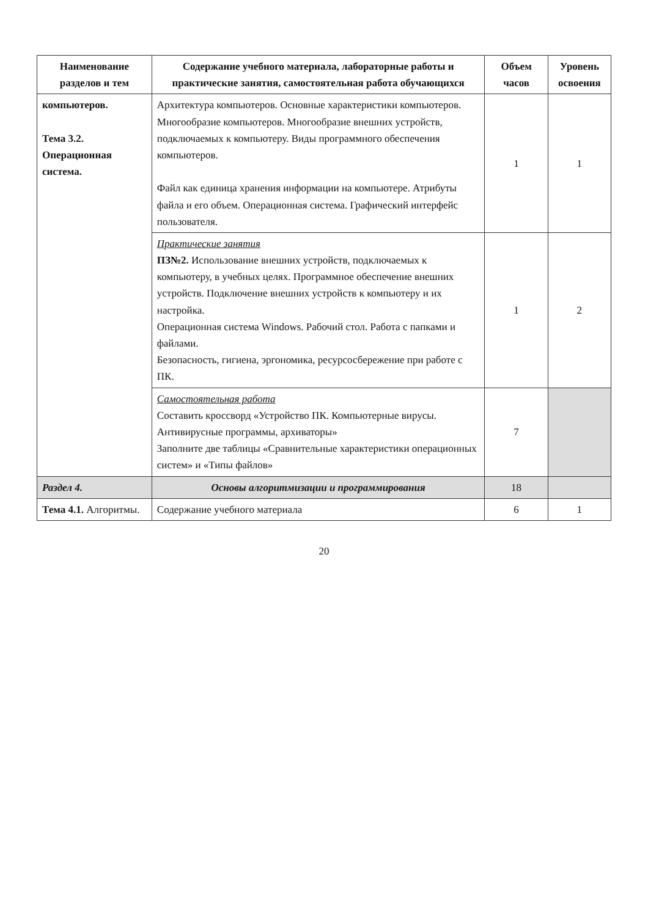| Наименование разделов и тем | Содержание учебного материала, лабораторные работы и практические занятия, самостоятельная работа обучающихся | Объем часов | Уровень освоения |
| --- | --- | --- | --- |
| компьютеров. Тема 3.2. Операционная система. | Архитектура компьютеров. Основные характеристики компьютеров. Многообразие компьютеров. Многообразие внешних устройств, подключаемых к компьютеру. Виды программного обеспечения компьютеров. Файл как единица хранения информации на компьютере. Атрибуты файла и его объем. Операционная система. Графический интерфейс пользователя. | 1 | 1 |
| | Практические занятия ПЗ№2. Использование внешних устройств, подключаемых к компьютеру, в учебных целях. Программное обеспечение внешних устройств. Подключение внешних устройств к компьютеру и их настройка. Операционная система Windows. Рабочий стол. Работа с папками и файлами. Безопасность, гигиена, эргономика, ресурсосбережение при работе с ПК. | 1 | 2 |
| | Самостоятельная работа Составить кроссворд «Устройство ПК. Компьютерные вирусы. Антивирусные программы, архиваторы» Заполните две таблицы «Сравнительные характеристики операционных систем» и «Типы файлов» | 7 | |
| Раздел 4. | Основы алгоритмизации и программирования | 18 | |
| Тема 4.1. Алгоритмы. | Содержание учебного материала | 6 | 1 |
20